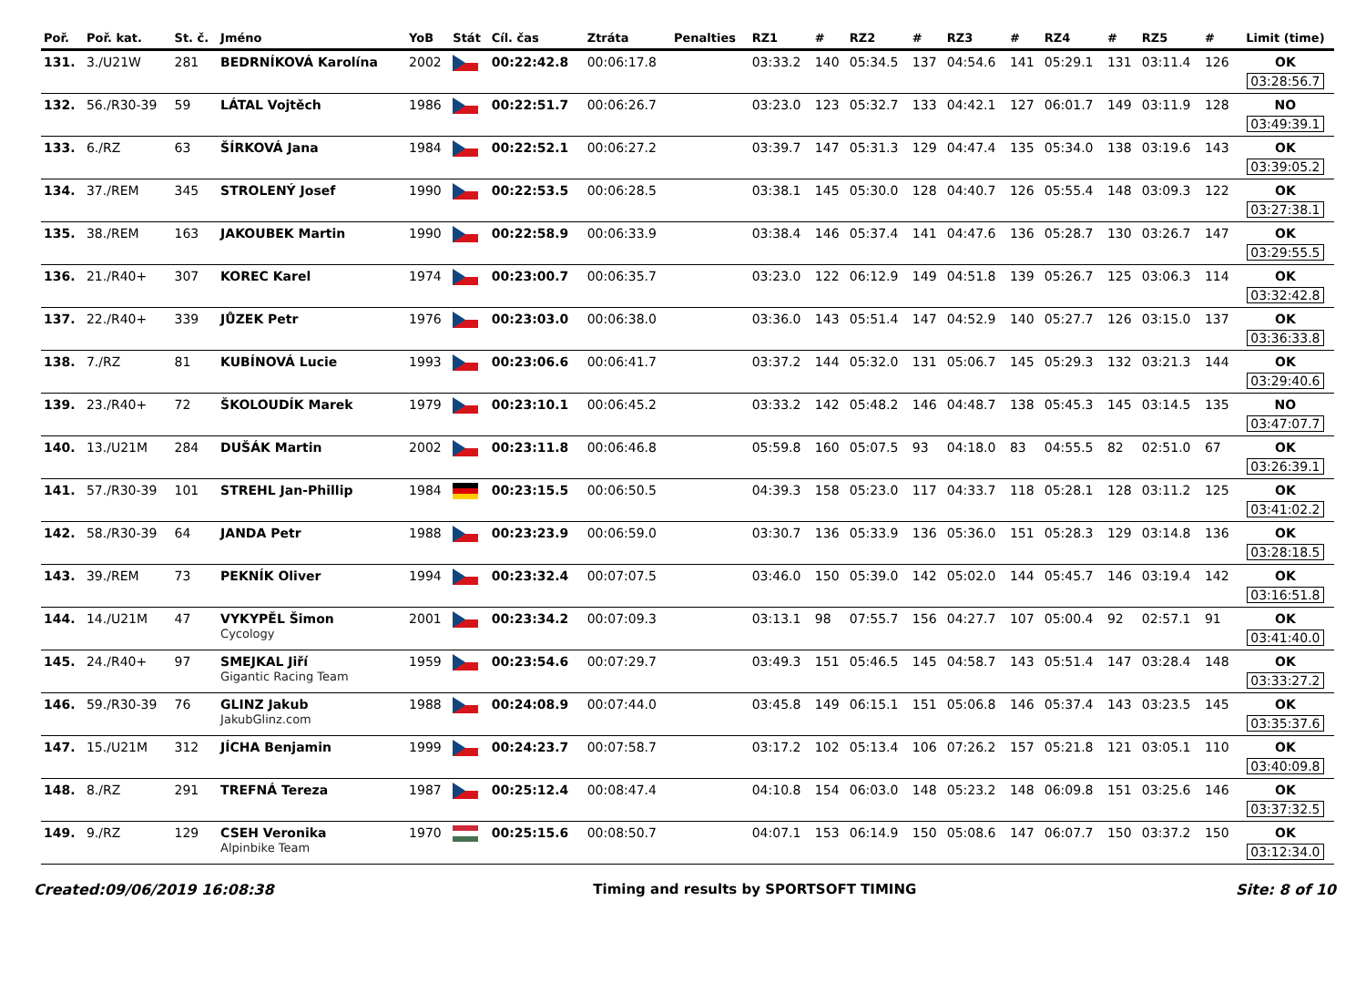| Poř. | Poř. kat. | St. č. | Jméno | YoB | Stát | Cíl. čas | Ztráta | Penalties | RZ1 | # | RZ2 | # | RZ3 | # | RZ4 | # | RZ5 | # | Limit (time) |
| --- | --- | --- | --- | --- | --- | --- | --- | --- | --- | --- | --- | --- | --- | --- | --- | --- | --- | --- | --- |
| 131. | 3./U21W | 281 | BEDRNÍKOVÁ Karolína | 2002 | | 00:22:42.8 | 00:06:17.8 | | 03:33.2 | 140 | 05:34.5 | 137 | 04:54.6 | 141 | 05:29.1 | 131 | 03:11.4 | 126 | OK 03:28:56.7 |
| 132. | 56./R30-39 | 59 | LÁTAL Vojtěch | 1986 | | 00:22:51.7 | 00:06:26.7 | | 03:23.0 | 123 | 05:32.7 | 133 | 04:42.1 | 127 | 06:01.7 | 149 | 03:11.9 | 128 | NO 03:49:39.1 |
| 133. | 6./RZ | 63 | ŠÍRKOVÁ Jana | 1984 | | 00:22:52.1 | 00:06:27.2 | | 03:39.7 | 147 | 05:31.3 | 129 | 04:47.4 | 135 | 05:34.0 | 138 | 03:19.6 | 143 | OK 03:39:05.2 |
| 134. | 37./REM | 345 | STROLENÝ Josef | 1990 | | 00:22:53.5 | 00:06:28.5 | | 03:38.1 | 145 | 05:30.0 | 128 | 04:40.7 | 126 | 05:55.4 | 148 | 03:09.3 | 122 | OK 03:27:38.1 |
| 135. | 38./REM | 163 | JAKOUBEK Martin | 1990 | | 00:22:58.9 | 00:06:33.9 | | 03:38.4 | 146 | 05:37.4 | 141 | 04:47.6 | 136 | 05:28.7 | 130 | 03:26.7 | 147 | OK 03:29:55.5 |
| 136. | 21./R40+ | 307 | KOREC Karel | 1974 | | 00:23:00.7 | 00:06:35.7 | | 03:23.0 | 122 | 06:12.9 | 149 | 04:51.8 | 139 | 05:26.7 | 125 | 03:06.3 | 114 | OK 03:32:42.8 |
| 137. | 22./R40+ | 339 | JŮZEK Petr | 1976 | | 00:23:03.0 | 00:06:38.0 | | 03:36.0 | 143 | 05:51.4 | 147 | 04:52.9 | 140 | 05:27.7 | 126 | 03:15.0 | 137 | OK 03:36:33.8 |
| 138. | 7./RZ | 81 | KUBÍNOVÁ Lucie | 1993 | | 00:23:06.6 | 00:06:41.7 | | 03:37.2 | 144 | 05:32.0 | 131 | 05:06.7 | 145 | 05:29.3 | 132 | 03:21.3 | 144 | OK 03:29:40.6 |
| 139. | 23./R40+ | 72 | ŠKOLOUDÍK Marek | 1979 | | 00:23:10.1 | 00:06:45.2 | | 03:33.2 | 142 | 05:48.2 | 146 | 04:48.7 | 138 | 05:45.3 | 145 | 03:14.5 | 135 | NO 03:47:07.7 |
| 140. | 13./U21M | 284 | DUŠÁK Martin | 2002 | | 00:23:11.8 | 00:06:46.8 | | 05:59.8 | 160 | 05:07.5 | 93 | 04:18.0 | 83 | 04:55.5 | 82 | 02:51.0 | 67 | OK 03:26:39.1 |
| 141. | 57./R30-39 | 101 | STREHL Jan-Phillip | 1984 | | 00:23:15.5 | 00:06:50.5 | | 04:39.3 | 158 | 05:23.0 | 117 | 04:33.7 | 118 | 05:28.1 | 128 | 03:11.2 | 125 | OK 03:41:02.2 |
| 142. | 58./R30-39 | 64 | JANDA Petr | 1988 | | 00:23:23.9 | 00:06:59.0 | | 03:30.7 | 136 | 05:33.9 | 136 | 05:36.0 | 151 | 05:28.3 | 129 | 03:14.8 | 136 | OK 03:28:18.5 |
| 143. | 39./REM | 73 | PEKNÍK Oliver | 1994 | | 00:23:32.4 | 00:07:07.5 | | 03:46.0 | 150 | 05:39.0 | 142 | 05:02.0 | 144 | 05:45.7 | 146 | 03:19.4 | 142 | OK 03:16:51.8 |
| 144. | 14./U21M | 47 | VYKYPĚL Šimon Cycology | 2001 | | 00:23:34.2 | 00:07:09.3 | | 03:13.1 | 98 | 07:55.7 | 156 | 04:27.7 | 107 | 05:00.4 | 92 | 02:57.1 | 91 | OK 03:41:40.0 |
| 145. | 24./R40+ | 97 | SMEJKAL Jiří Gigantic Racing Team | 1959 | | 00:23:54.6 | 00:07:29.7 | | 03:49.3 | 151 | 05:46.5 | 145 | 04:58.7 | 143 | 05:51.4 | 147 | 03:28.4 | 148 | OK 03:33:27.2 |
| 146. | 59./R30-39 | 76 | GLINZ Jakub JakubGlinz.com | 1988 | | 00:24:08.9 | 00:07:44.0 | | 03:45.8 | 149 | 06:15.1 | 151 | 05:06.8 | 146 | 05:37.4 | 143 | 03:23.5 | 145 | OK 03:35:37.6 |
| 147. | 15./U21M | 312 | JÍCHA Benjamin | 1999 | | 00:24:23.7 | 00:07:58.7 | | 03:17.2 | 102 | 05:13.4 | 106 | 07:26.2 | 157 | 05:21.8 | 121 | 03:05.1 | 110 | OK 03:40:09.8 |
| 148. | 8./RZ | 291 | TREFNÁ Tereza | 1987 | | 00:25:12.4 | 00:08:47.4 | | 04:10.8 | 154 | 06:03.0 | 148 | 05:23.2 | 148 | 06:09.8 | 151 | 03:25.6 | 146 | OK 03:37:32.5 |
| 149. | 9./RZ | 129 | CSEH Veronika Alpinbike Team | 1970 | | 00:25:15.6 | 00:08:50.7 | | 04:07.1 | 153 | 06:14.9 | 150 | 05:08.6 | 147 | 06:07.7 | 150 | 03:37.2 | 150 | OK 03:12:34.0 |
Created:09/06/2019 16:08:38 Timing and results by SPORTSOFT TIMING Site: 8 of 10